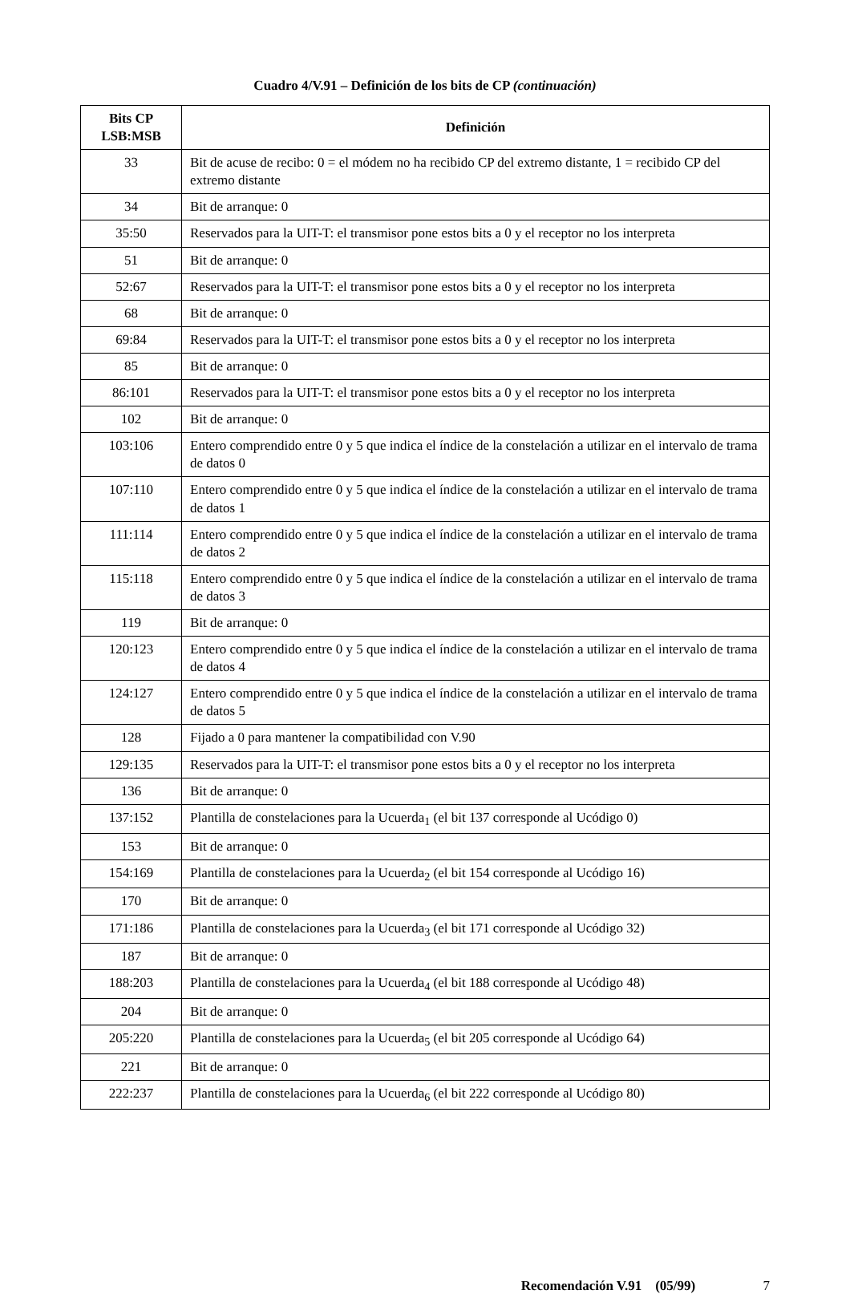Cuadro 4/V.91 – Definición de los bits de CP (continuación)
| Bits CP LSB:MSB | Definición |
| --- | --- |
| 33 | Bit de acuse de recibo: 0 = el módem no ha recibido CP del extremo distante, 1 = recibido CP del extremo distante |
| 34 | Bit de arranque: 0 |
| 35:50 | Reservados para la UIT-T: el transmisor pone estos bits a 0 y el receptor no los interpreta |
| 51 | Bit de arranque: 0 |
| 52:67 | Reservados para la UIT-T: el transmisor pone estos bits a 0 y el receptor no los interpreta |
| 68 | Bit de arranque: 0 |
| 69:84 | Reservados para la UIT-T: el transmisor pone estos bits a 0 y el receptor no los interpreta |
| 85 | Bit de arranque: 0 |
| 86:101 | Reservados para la UIT-T: el transmisor pone estos bits a 0 y el receptor no los interpreta |
| 102 | Bit de arranque: 0 |
| 103:106 | Entero comprendido entre 0 y 5 que indica el índice de la constelación a utilizar en el intervalo de trama de datos 0 |
| 107:110 | Entero comprendido entre 0 y 5 que indica el índice de la constelación a utilizar en el intervalo de trama de datos 1 |
| 111:114 | Entero comprendido entre 0 y 5 que indica el índice de la constelación a utilizar en el intervalo de trama de datos 2 |
| 115:118 | Entero comprendido entre 0 y 5 que indica el índice de la constelación a utilizar en el intervalo de trama de datos 3 |
| 119 | Bit de arranque: 0 |
| 120:123 | Entero comprendido entre 0 y 5 que indica el índice de la constelación a utilizar en el intervalo de trama de datos 4 |
| 124:127 | Entero comprendido entre 0 y 5 que indica el índice de la constelación a utilizar en el intervalo de trama de datos 5 |
| 128 | Fijado a 0 para mantener la compatibilidad con V.90 |
| 129:135 | Reservados para la UIT-T: el transmisor pone estos bits a 0 y el receptor no los interpreta |
| 136 | Bit de arranque: 0 |
| 137:152 | Plantilla de constelaciones para la Ucuerda<sub>1</sub> (el bit 137 corresponde al Ucódigo 0) |
| 153 | Bit de arranque: 0 |
| 154:169 | Plantilla de constelaciones para la Ucuerda<sub>2</sub> (el bit 154 corresponde al Ucódigo 16) |
| 170 | Bit de arranque: 0 |
| 171:186 | Plantilla de constelaciones para la Ucuerda<sub>3</sub> (el bit 171 corresponde al Ucódigo 32) |
| 187 | Bit de arranque: 0 |
| 188:203 | Plantilla de constelaciones para la Ucuerda<sub>4</sub> (el bit 188 corresponde al Ucódigo 48) |
| 204 | Bit de arranque: 0 |
| 205:220 | Plantilla de constelaciones para la Ucuerda<sub>5</sub> (el bit 205 corresponde al Ucódigo 64) |
| 221 | Bit de arranque: 0 |
| 222:237 | Plantilla de constelaciones para la Ucuerda<sub>6</sub> (el bit 222 corresponde al Ucódigo 80) |
Recomendación V.91 (05/99) 7